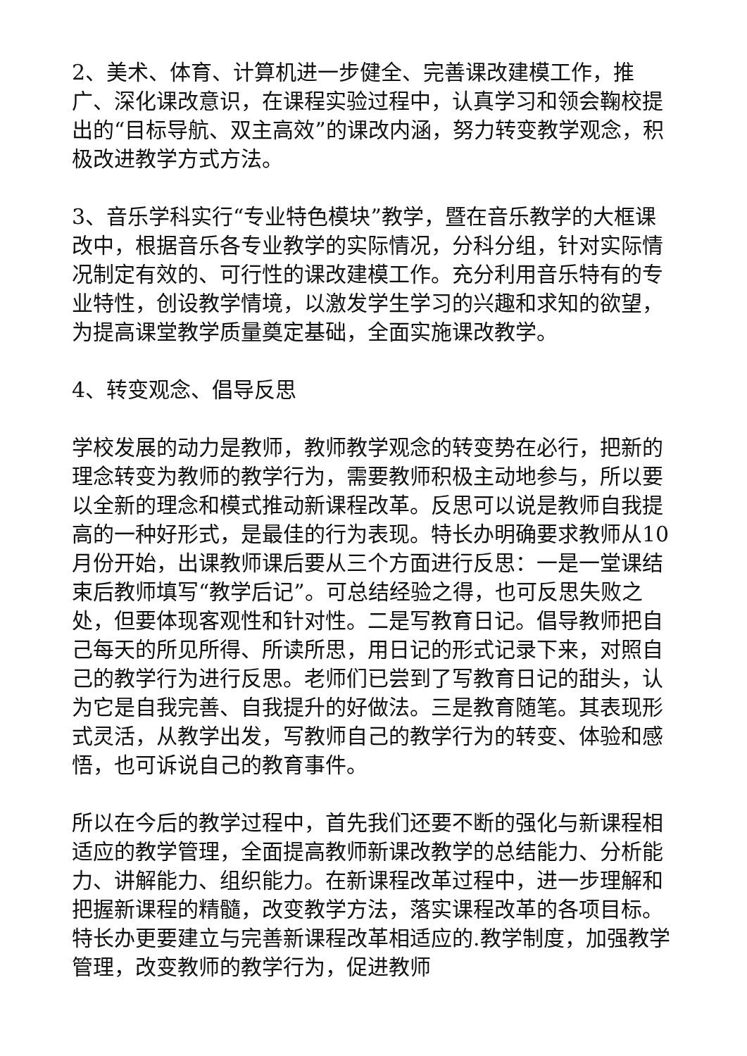2、美术、体育、计算机进一步健全、完善课改建模工作，推广、深化课改意识，在课程实验过程中，认真学习和领会鞠校提出的“目标导航、双主高效”的课改内涵，努力转变教学观念，积极改进教学方式方法。
3、音乐学科实行“专业特色模块”教学，暨在音乐教学的大框课改中，根据音乐各专业教学的实际情况，分科分组，针对实际情况制定有效的、可行性的课改建模工作。充分利用音乐特有的专业特性，创设教学情境，以激发学生学习的兴趣和求知的欲望，为提高课堂教学质量奠定基础，全面实施课改教学。
4、转变观念、倡导反思
学校发展的动力是教师，教师教学观念的转变势在必行，把新的理念转变为教师的教学行为，需要教师积极主动地参与，所以要以全新的理念和模式推动新课程改革。反思可以说是教师自我提高的一种好形式，是最佳的行为表现。特长办明确要求教师从10月份开始，出课教师课后要从三个方面进行反思：一是一堂课结束后教师填写“教学后记”。可总结经验之得，也可反思失败之处，但要体现客观性和针对性。二是写教育日记。倡导教师把自己每天的所见所得、所读所思，用日记的形式记录下来，对照自己的教学行为进行反思。老师们已尝到了写教育日记的甜头，认为它是自我完善、自我提升的好做法。三是教育随笔。其表现形式灵活，从教学出发，写教师自己的教学行为的转变、体验和感悟，也可诉说自己的教育事件。
所以在今后的教学过程中，首先我们还要不断的强化与新课程相适应的教学管理，全面提高教师新课改教学的总结能力、分析能力、讲解能力、组织能力。在新课程改革过程中，进一步理解和把握新课程的精髓，改变教学方法，落实课程改革的各项目标。特长办更要建立与完善新课程改革相适应的.教学制度，加强教学管理，改变教师的教学行为，促进教师